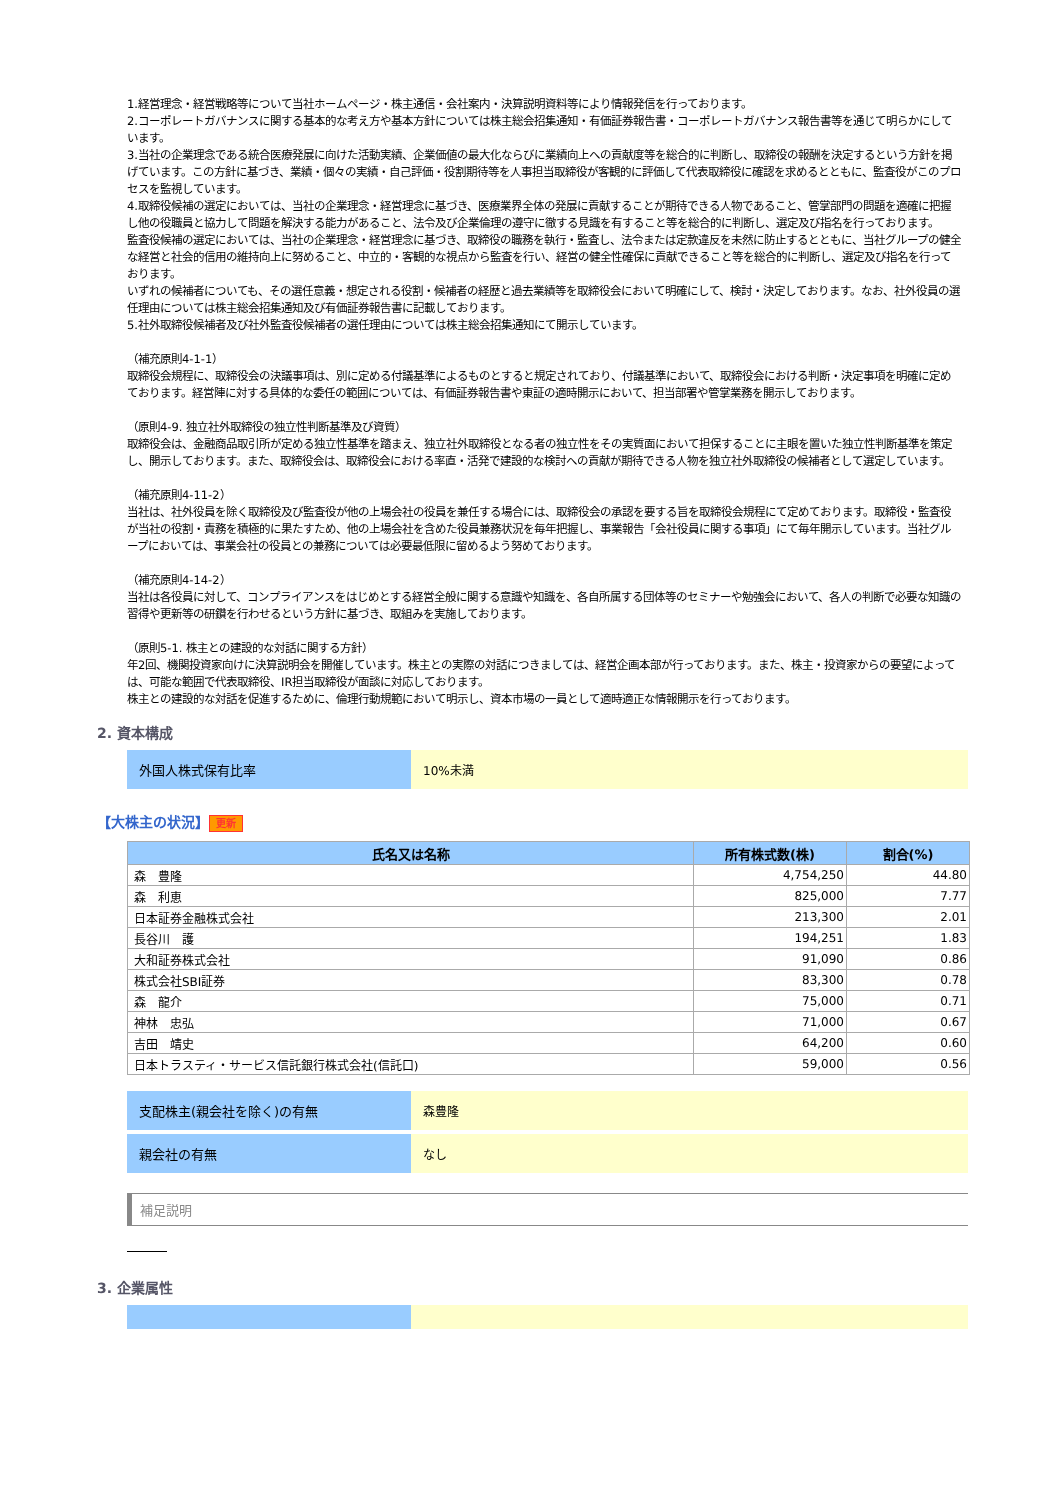1.経営理念・経営戦略等について当社ホームページ・株主通信・会社案内・決算説明資料等により情報発信を行っております。
2.コーポレートガバナンスに関する基本的な考え方や基本方針については株主総会招集通知・有価証券報告書・コーポレートガバナンス報告書等を通じて明らかにしています。
3.当社の企業理念である統合医療発展に向けた活動実績、企業価値の最大化ならびに業績向上への貢献度等を総合的に判断し、取締役の報酬を決定するという方針を掲げています。この方針に基づき、業績・個々の実績・自己評価・役割期待等を人事担当取締役が客観的に評価して代表取締役に確認を求めるとともに、監査役がこのプロセスを監視しています。
4.取締役候補の選定においては、当社の企業理念・経営理念に基づき、医療業界全体の発展に貢献することが期待できる人物であること、管掌部門の問題を適確に把握し他の役職員と協力して問題を解決する能力があること、法令及び企業倫理の遵守に徹する見識を有すること等を総合的に判断し、選定及び指名を行っております。
監査役候補の選定においては、当社の企業理念・経営理念に基づき、取締役の職務を執行・監査し、法令または定款違反を未然に防止するとともに、当社グループの健全な経営と社会的信用の維持向上に努めること、中立的・客観的な視点から監査を行い、経営の健全性確保に貢献できること等を総合的に判断し、選定及び指名を行っております。
いずれの候補者についても、その選任意義・想定される役割・候補者の経歴と過去業績等を取締役会において明確にして、検討・決定しております。なお、社外役員の選任理由については株主総会招集通知及び有価証券報告書に記載しております。
5.社外取締役候補者及び社外監査役候補者の選任理由については株主総会招集通知にて開示しています。
（補充原則4-1-1）
取締役会規程に、取締役会の決議事項は、別に定める付議基準によるものとすると規定されており、付議基準において、取締役会における判断・決定事項を明確に定めております。経営陣に対する具体的な委任の範囲については、有価証券報告書や東証の適時開示において、担当部署や管掌業務を開示しております。
（原則4-9. 独立社外取締役の独立性判断基準及び資質）
取締役会は、金融商品取引所が定める独立性基準を踏まえ、独立社外取締役となる者の独立性をその実質面において担保することに主眼を置いた独立性判断基準を策定し、開示しております。また、取締役会は、取締役会における率直・活発で建設的な検討への貢献が期待できる人物を独立社外取締役の候補者として選定しています。
（補充原則4-11-2）
当社は、社外役員を除く取締役及び監査役が他の上場会社の役員を兼任する場合には、取締役会の承認を要する旨を取締役会規程にて定めております。取締役・監査役が当社の役割・責務を積極的に果たすため、他の上場会社を含めた役員兼務状況を毎年把握し、事業報告「会社役員に関する事項」にて毎年開示しています。当社グループにおいては、事業会社の役員との兼務については必要最低限に留めるよう努めております。
（補充原則4-14-2）
当社は各役員に対して、コンプライアンスをはじめとする経営全般に関する意識や知識を、各自所属する団体等のセミナーや勉強会において、各人の判断で必要な知識の習得や更新等の研鑽を行わせるという方針に基づき、取組みを実施しております。
（原則5-1. 株主との建設的な対話に関する方針）
年2回、機関投資家向けに決算説明会を開催しています。株主との実際の対話につきましては、経営企画本部が行っております。また、株主・投資家からの要望によっては、可能な範囲で代表取締役、IR担当取締役が面談に対応しております。
株主との建設的な対話を促進するために、倫理行動規範において明示し、資本市場の一員として適時適正な情報開示を行っております。
2. 資本構成
外国人株式保有比率
10%未満
【大株主の状況】 更新
| 氏名又は名称 | 所有株式数(株) | 割合(%) |
| --- | --- | --- |
| 森 豊隆 | 4,754,250 | 44.80 |
| 森 利恵 | 825,000 | 7.77 |
| 日本証券金融株式会社 | 213,300 | 2.01 |
| 長谷川 護 | 194,251 | 1.83 |
| 大和証券株式会社 | 91,090 | 0.86 |
| 株式会社SBI証券 | 83,300 | 0.78 |
| 森 龍介 | 75,000 | 0.71 |
| 神林 忠弘 | 71,000 | 0.67 |
| 吉田 靖史 | 64,200 | 0.60 |
| 日本トラスティ・サービス信託銀行株式会社(信託口) | 59,000 | 0.56 |
支配株主(親会社を除く)の有無
森豊隆
親会社の有無
なし
補足説明
3. 企業属性